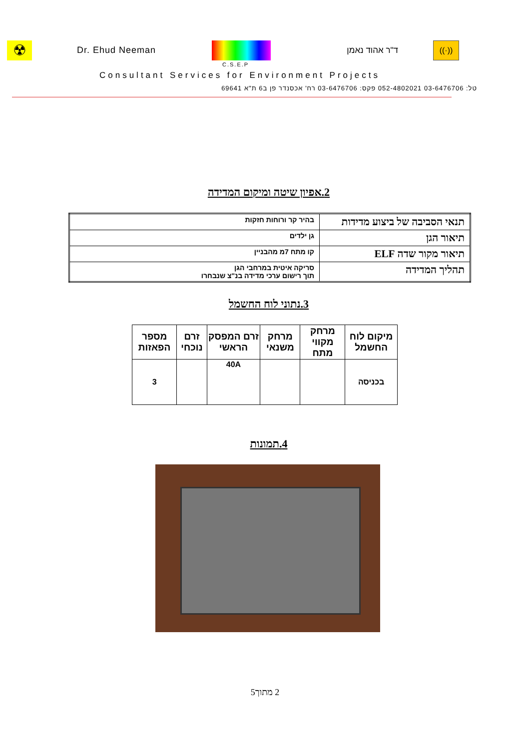☢
Dr. Ehud Neeman ד"ר אהוד נאמן
((·))
C.S.E.P
Consultant Services for Environment Projects
טל: 03-6476706 052-4802021 פקס: 03-6476706 רח' אכסנדר פן ב6 ת"א 69641
2.אפיון שיטה ומיקום המדידה
| תנאי הסביבה של ביצוע מדידות | בהיר קר ורוחות חזקות |
| תיאור הגן | גן ילדים |
| תיאור מקור שדה ELF | קו מתח 7מ מהבניין |
| תהליך המדידה | סריקה איטית במרחבי הגן תוך רישום ערכי מדידה בנ"צ שנבחרו |
3.נתוני לוח החשמל
| מיקום לוח החשמל | מרחק מקווי מתח | מרחק משנאי | זרם המפסק הראשי | זרם נוכחי | מספר הפאזות |
| --- | --- | --- | --- | --- | --- |
| בכניסה | | | 40A | | 3 |
4.תמונות
2 מתוך5